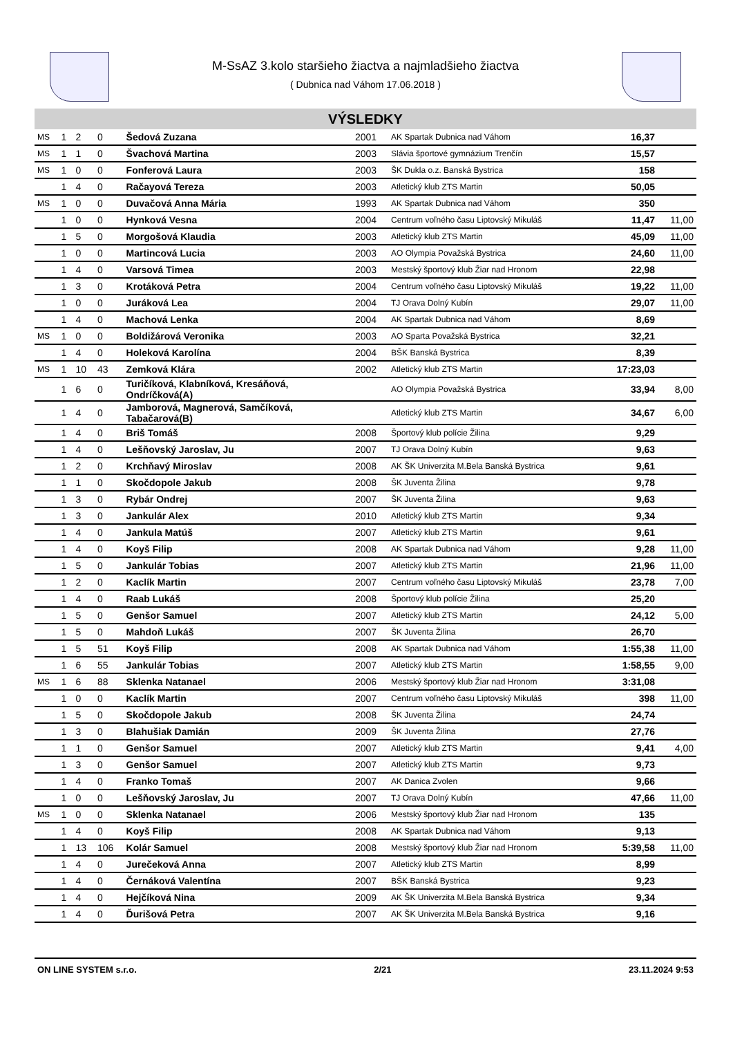M-SsAZ 3.kolo staršieho žiactva a najmladšieho žiactva
( Dubnica nad Váhom 17.06.2018 )
VÝSLEDKY
| MS | 1 | 2 | 0 | Šedová Zuzana | 2001 | AK Spartak Dubnica nad Váhom | 16,37 | |
| MS | 1 | 1 | 0 | Švachová Martina | 2003 | Slávia športové gymnázium Trenčín | 15,57 | |
| MS | 1 | 0 | 0 | Fonferová Laura | 2003 | ŠK Dukla o.z. Banská Bystrica | 158 | |
| | 1 | 4 | 0 | Račayová Tereza | 2003 | Atletický klub ZTS Martin | 50,05 | |
| MS | 1 | 0 | 0 | Duvačová Anna Mária | 1993 | AK Spartak Dubnica nad Váhom | 350 | |
| | 1 | 0 | 0 | Hynková Vesna | 2004 | Centrum voľného času Liptovský Mikuláš | 11,47 | 11,00 |
| | 1 | 5 | 0 | Morgošová Klaudia | 2003 | Atletický klub ZTS Martin | 45,09 | 11,00 |
| | 1 | 0 | 0 | Martincová Lucia | 2003 | AO Olympia Považská Bystrica | 24,60 | 11,00 |
| | 1 | 4 | 0 | Varsová Timea | 2003 | Mestský športový klub Žiar nad Hronom | 22,98 | |
| | 1 | 3 | 0 | Krotáková Petra | 2004 | Centrum voľného času Liptovský Mikuláš | 19,22 | 11,00 |
| | 1 | 0 | 0 | Juráková Lea | 2004 | TJ Orava Dolný Kubín | 29,07 | 11,00 |
| | 1 | 4 | 0 | Machová Lenka | 2004 | AK Spartak Dubnica nad Váhom | 8,69 | |
| MS | 1 | 0 | 0 | Boldižárová Veronika | 2003 | AO Sparta Považská Bystrica | 32,21 | |
| | 1 | 4 | 0 | Holeková Karolína | 2004 | BŠK Banská Bystrica | 8,39 | |
| MS | 1 | 10 | 43 | Zemková Klára | 2002 | Atletický klub ZTS Martin | 17:23,03 | |
| | 1 | 6 | 0 | Turičíková, Klabníková, Kresáňová, Ondríčková(A) | | AO Olympia Považská Bystrica | 33,94 | 8,00 |
| | 1 | 4 | 0 | Jamborová, Magnerová, Samčíková, Tabačarová(B) | | Atletický klub ZTS Martin | 34,67 | 6,00 |
| | 1 | 4 | 0 | Briš Tomáš | 2008 | Športový klub polície Žilina | 9,29 | |
| | 1 | 4 | 0 | Lešňovský Jaroslav, Ju | 2007 | TJ Orava Dolný Kubín | 9,63 | |
| | 1 | 2 | 0 | Krchňavý Miroslav | 2008 | AK ŠK Univerzita M.Bela Banská Bystrica | 9,61 | |
| | 1 | 1 | 0 | Skočdopole Jakub | 2008 | ŠK Juventa Žilina | 9,78 | |
| | 1 | 3 | 0 | Rybár Ondrej | 2007 | ŠK Juventa Žilina | 9,63 | |
| | 1 | 3 | 0 | Jankulár Alex | 2010 | Atletický klub ZTS Martin | 9,34 | |
| | 1 | 4 | 0 | Jankula Matúš | 2007 | Atletický klub ZTS Martin | 9,61 | |
| | 1 | 4 | 0 | Koyš Filip | 2008 | AK Spartak Dubnica nad Váhom | 9,28 | 11,00 |
| | 1 | 5 | 0 | Jankulár Tobias | 2007 | Atletický klub ZTS Martin | 21,96 | 11,00 |
| | 1 | 2 | 0 | Kaclík Martin | 2007 | Centrum voľného času Liptovský Mikuláš | 23,78 | 7,00 |
| | 1 | 4 | 0 | Raab Lukáš | 2008 | Športový klub polície Žilina | 25,20 | |
| | 1 | 5 | 0 | Genšor Samuel | 2007 | Atletický klub ZTS Martin | 24,12 | 5,00 |
| | 1 | 5 | 0 | Mahdoň Lukáš | 2007 | ŠK Juventa Žilina | 26,70 | |
| | 1 | 5 | 51 | Koyš Filip | 2008 | AK Spartak Dubnica nad Váhom | 1:55,38 | 11,00 |
| | 1 | 6 | 55 | Jankulár Tobias | 2007 | Atletický klub ZTS Martin | 1:58,55 | 9,00 |
| MS | 1 | 6 | 88 | Sklenka Natanael | 2006 | Mestský športový klub Žiar nad Hronom | 3:31,08 | |
| | 1 | 0 | 0 | Kaclík Martin | 2007 | Centrum voľného času Liptovský Mikuláš | 398 | 11,00 |
| | 1 | 5 | 0 | Skočdopole Jakub | 2008 | ŠK Juventa Žilina | 24,74 | |
| | 1 | 3 | 0 | Blahušiak Damián | 2009 | ŠK Juventa Žilina | 27,76 | |
| | 1 | 1 | 0 | Genšor Samuel | 2007 | Atletický klub ZTS Martin | 9,41 | 4,00 |
| | 1 | 3 | 0 | Genšor Samuel | 2007 | Atletický klub ZTS Martin | 9,73 | |
| | 1 | 4 | 0 | Franko Tomaš | 2007 | AK Danica Zvolen | 9,66 | |
| | 1 | 0 | 0 | Lešňovský Jaroslav, Ju | 2007 | TJ Orava Dolný Kubín | 47,66 | 11,00 |
| MS | 1 | 0 | 0 | Sklenka Natanael | 2006 | Mestský športový klub Žiar nad Hronom | 135 | |
| | 1 | 4 | 0 | Koyš Filip | 2008 | AK Spartak Dubnica nad Váhom | 9,13 | |
| | 1 | 13 | 106 | Kolár Samuel | 2008 | Mestský športový klub Žiar nad Hronom | 5:39,58 | 11,00 |
| | 1 | 4 | 0 | Jurečeková Anna | 2007 | Atletický klub ZTS Martin | 8,99 | |
| | 1 | 4 | 0 | Černáková Valentína | 2007 | BŠK Banská Bystrica | 9,23 | |
| | 1 | 4 | 0 | Hejčíková Nina | 2009 | AK ŠK Univerzita M.Bela Banská Bystrica | 9,34 | |
| | 1 | 4 | 0 | Ďurišová Petra | 2007 | AK ŠK Univerzita M.Bela Banská Bystrica | 9,16 | |
ON LINE SYSTEM s.r.o. 2/21 23.11.2024 9:53